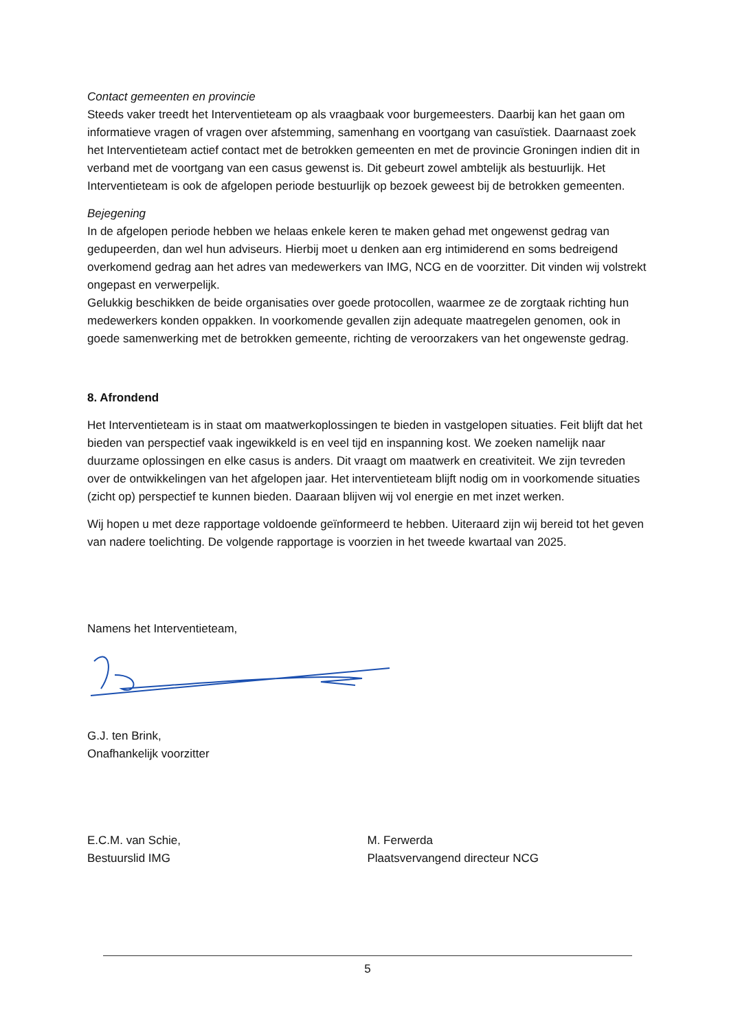Contact gemeenten en provincie
Steeds vaker treedt het Interventieteam op als vraagbaak voor burgemeesters. Daarbij kan het gaan om informatieve vragen of vragen over afstemming, samenhang en voortgang van casuïstiek. Daarnaast zoek het Interventieteam actief contact met de betrokken gemeenten en met de provincie Groningen indien dit in verband met de voortgang van een casus gewenst is. Dit gebeurt zowel ambtelijk als bestuurlijk. Het Interventieteam is ook de afgelopen periode bestuurlijk op bezoek geweest bij de betrokken gemeenten.
Bejegening
In de afgelopen periode hebben we helaas enkele keren te maken gehad met ongewenst gedrag van gedupeerden, dan wel hun adviseurs. Hierbij moet u denken aan erg intimiderend en soms bedreigend overkomend gedrag aan het adres van medewerkers van IMG, NCG en de voorzitter. Dit vinden wij volstrekt ongepast en verwerpelijk.
Gelukkig beschikken de beide organisaties over goede protocollen, waarmee ze de zorgtaak richting hun medewerkers konden oppakken. In voorkomende gevallen zijn adequate maatregelen genomen, ook in goede samenwerking met de betrokken gemeente, richting de veroorzakers van het ongewenste gedrag.
8. Afrondend
Het Interventieteam is in staat om maatwerkoplossingen te bieden in vastgelopen situaties. Feit blijft dat het bieden van perspectief vaak ingewikkeld is en veel tijd en inspanning kost. We zoeken namelijk naar duurzame oplossingen en elke casus is anders. Dit vraagt om maatwerk en creativiteit. We zijn tevreden over de ontwikkelingen van het afgelopen jaar. Het interventieteam blijft nodig om in voorkomende situaties (zicht op) perspectief te kunnen bieden. Daaraan blijven wij vol energie en met inzet werken.
Wij hopen u met deze rapportage voldoende geïnformeerd te hebben. Uiteraard zijn wij bereid tot het geven van nadere toelichting. De volgende rapportage is voorzien in het tweede kwartaal van 2025.
Namens het Interventieteam,
G.J. ten Brink,
Onafhankelijk voorzitter
E.C.M. van Schie,
Bestuurslid IMG
M. Ferwerda
Plaatsvervangend directeur NCG
5